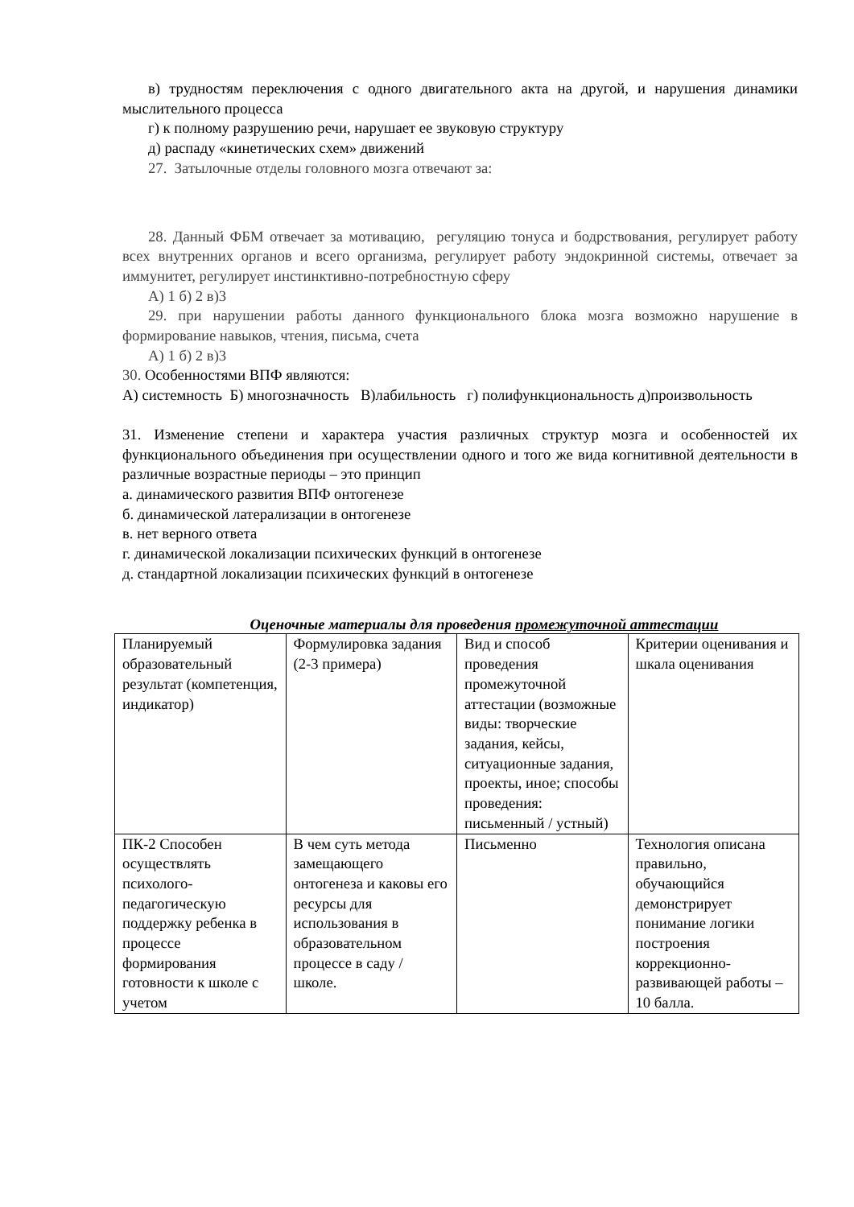в) трудностям переключения с одного двигательного акта на другой, и нарушения динамики мыслительного процесса
г) к полному разрушению речи, нарушает ее звуковую структуру
д) распаду «кинетических схем» движений
27. Затылочные отделы головного мозга отвечают за:
28. Данный ФБМ отвечает за мотивацию, регуляцию тонуса и бодрствования, регулирует работу всех внутренних органов и всего организма, регулирует работу эндокринной системы, отвечает за иммунитет, регулирует инстинктивно-потребностную сферу
А) 1 б) 2 в)3
29. при нарушении работы данного функционального блока мозга возможно нарушение в формирование навыков, чтения, письма, счета
А) 1 б) 2 в)3
30. Особенностями ВПФ являются:
А) системность Б) многозначность В)лабильность г) полифункциональность д)произвольность
31. Изменение степени и характера участия различных структур мозга и особенностей их функционального объединения при осуществлении одного и того же вида когнитивной деятельности в различные возрастные периоды – это принцип
а. динамического развития ВПФ онтогенезе
б. динамической латерализации в онтогенезе
в. нет верного ответа
г. динамической локализации психических функций в онтогенезе
д. стандартной локализации психических функций в онтогенезе
Оценочные материалы для проведения промежуточной аттестации
| Планируемый образовательный результат (компетенция, индикатор) | Формулировка задания (2-3 примера) | Вид и способ проведения промежуточной аттестации (возможные виды: творческие задания, кейсы, ситуационные задания, проекты, иное; способы проведения: письменный / устный) | Критерии оценивания и шкала оценивания |
| ПК-2 Способен осуществлять психолого-педагогическую поддержку ребенка в процессе формирования готовности к школе с учетом | В чем суть метода замещающего онтогенеза и каковы его ресурсы для использования в образовательном процессе в саду / школе. | Письменно | Технология описана правильно, обучающийся демонстрирует понимание логики построения коррекционно-развивающей работы – 10 балла. |